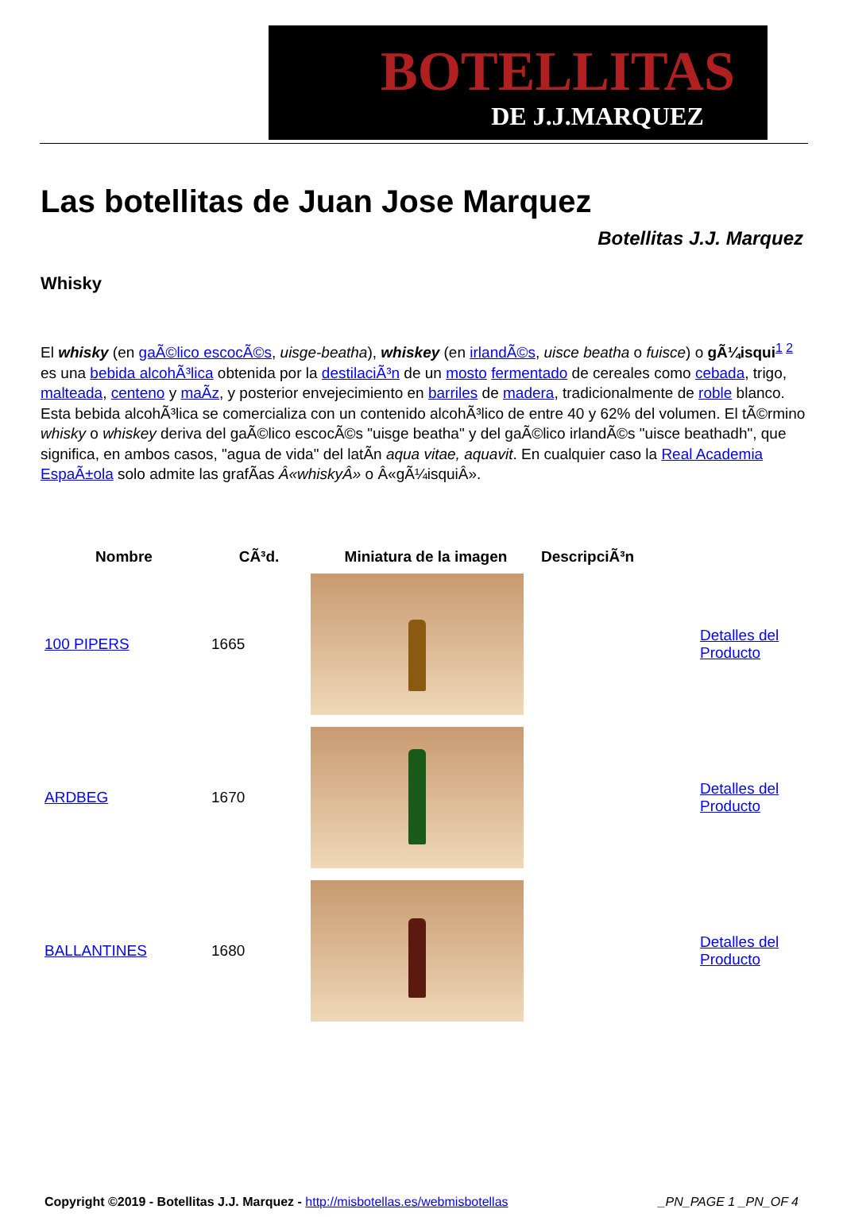BOTELLITAS
DE J.J.MARQUEZ
Las botellitas de Juan Jose Marquez
Botellitas J.J. Marquez
Whisky
El whisky (en gaÃ©lico escocÃ©s, uisge-beatha), whiskey (en irlandÃ©s, uisce beatha o fuisce) o gÃ¼isqui<sup>1 2</sup> es una bebida alcohÃ³lica obtenida por la destilaciÃ³n de un mosto fermentado de cereales como cebada, trigo, malteada, centeno y maÃ­z, y posterior envejecimiento en barriles de madera, tradicionalmente de roble blanco. Esta bebida alcohÃ³lica se comercializa con un contenido alcohÃ³lico de entre 40 y 62% del volumen. El tÃ©rmino whisky o whiskey deriva del gaÃ©lico escocÃ©s "uisge beatha" y del gaÃ©lico irlandÃ©s "uisce beathadh", que significa, en ambos casos, "agua de vida" del latÃ­n aqua vitae, aquavit. En cualquier caso la Real Academia EspaÃ±ola solo admite las grafÃ­as Â«whiskyÂ» o Â«gÃ¼isquiÂ».
| Nombre | CÃ³d. | Miniatura de la imagen | DescripciÃ³n | |
| --- | --- | --- | --- | --- |
| 100 PIPERS | 1665 | | | Detalles del Producto |
| ARDBEG | 1670 | | | Detalles del Producto |
| BALLANTINES | 1680 | | | Detalles del Producto |
Copyright ©2019 - Botellitas J.J. Marquez - http://misbotellas.es/webmisbotellas _PN_PAGE 1 _PN_OF 4